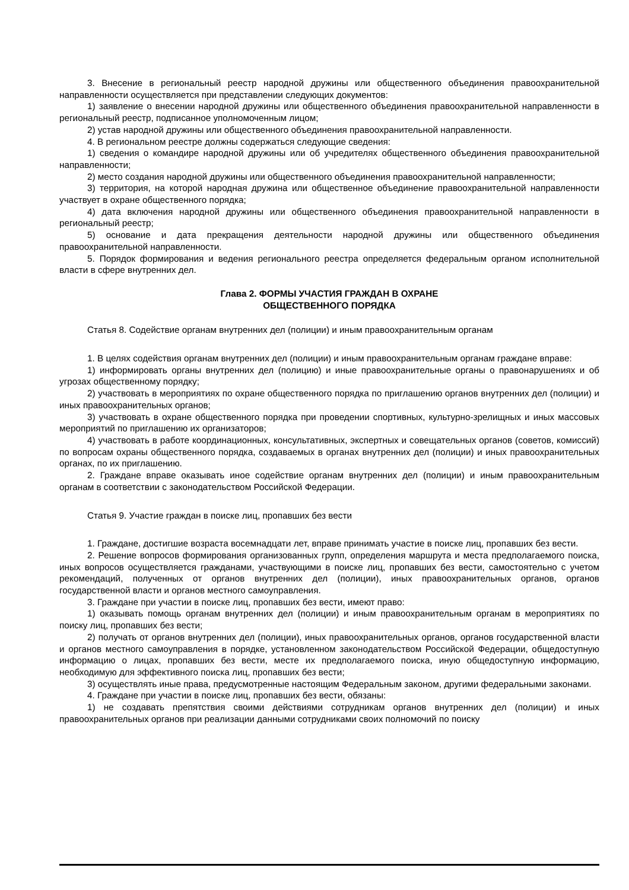3. Внесение в региональный реестр народной дружины или общественного объединения правоохранительной направленности осуществляется при представлении следующих документов:
1) заявление о внесении народной дружины или общественного объединения правоохранительной направленности в региональный реестр, подписанное уполномоченным лицом;
2) устав народной дружины или общественного объединения правоохранительной направленности.
4. В региональном реестре должны содержаться следующие сведения:
1) сведения о командире народной дружины или об учредителях общественного объединения правоохранительной направленности;
2) место создания народной дружины или общественного объединения правоохранительной направленности;
3) территория, на которой народная дружина или общественное объединение правоохранительной направленности участвует в охране общественного порядка;
4) дата включения народной дружины или общественного объединения правоохранительной направленности в региональный реестр;
5) основание и дата прекращения деятельности народной дружины или общественного объединения правоохранительной направленности.
5. Порядок формирования и ведения регионального реестра определяется федеральным органом исполнительной власти в сфере внутренних дел.
Глава 2. ФОРМЫ УЧАСТИЯ ГРАЖДАН В ОХРАНЕ
ОБЩЕСТВЕННОГО ПОРЯДКА
Статья 8. Содействие органам внутренних дел (полиции) и иным правоохранительным органам
1. В целях содействия органам внутренних дел (полиции) и иным правоохранительным органам граждане вправе:
1) информировать органы внутренних дел (полицию) и иные правоохранительные органы о правонарушениях и об угрозах общественному порядку;
2) участвовать в мероприятиях по охране общественного порядка по приглашению органов внутренних дел (полиции) и иных правоохранительных органов;
3) участвовать в охране общественного порядка при проведении спортивных, культурно-зрелищных и иных массовых мероприятий по приглашению их организаторов;
4) участвовать в работе координационных, консультативных, экспертных и совещательных органов (советов, комиссий) по вопросам охраны общественного порядка, создаваемых в органах внутренних дел (полиции) и иных правоохранительных органах, по их приглашению.
2. Граждане вправе оказывать иное содействие органам внутренних дел (полиции) и иным правоохранительным органам в соответствии с законодательством Российской Федерации.
Статья 9. Участие граждан в поиске лиц, пропавших без вести
1. Граждане, достигшие возраста восемнадцати лет, вправе принимать участие в поиске лиц, пропавших без вести.
2. Решение вопросов формирования организованных групп, определения маршрута и места предполагаемого поиска, иных вопросов осуществляется гражданами, участвующими в поиске лиц, пропавших без вести, самостоятельно с учетом рекомендаций, полученных от органов внутренних дел (полиции), иных правоохранительных органов, органов государственной власти и органов местного самоуправления.
3. Граждане при участии в поиске лиц, пропавших без вести, имеют право:
1) оказывать помощь органам внутренних дел (полиции) и иным правоохранительным органам в мероприятиях по поиску лиц, пропавших без вести;
2) получать от органов внутренних дел (полиции), иных правоохранительных органов, органов государственной власти и органов местного самоуправления в порядке, установленном законодательством Российской Федерации, общедоступную информацию о лицах, пропавших без вести, месте их предполагаемого поиска, иную общедоступную информацию, необходимую для эффективного поиска лиц, пропавших без вести;
3) осуществлять иные права, предусмотренные настоящим Федеральным законом, другими федеральными законами.
4. Граждане при участии в поиске лиц, пропавших без вести, обязаны:
1) не создавать препятствия своими действиями сотрудникам органов внутренних дел (полиции) и иных правоохранительных органов при реализации данными сотрудниками своих полномочий по поиску